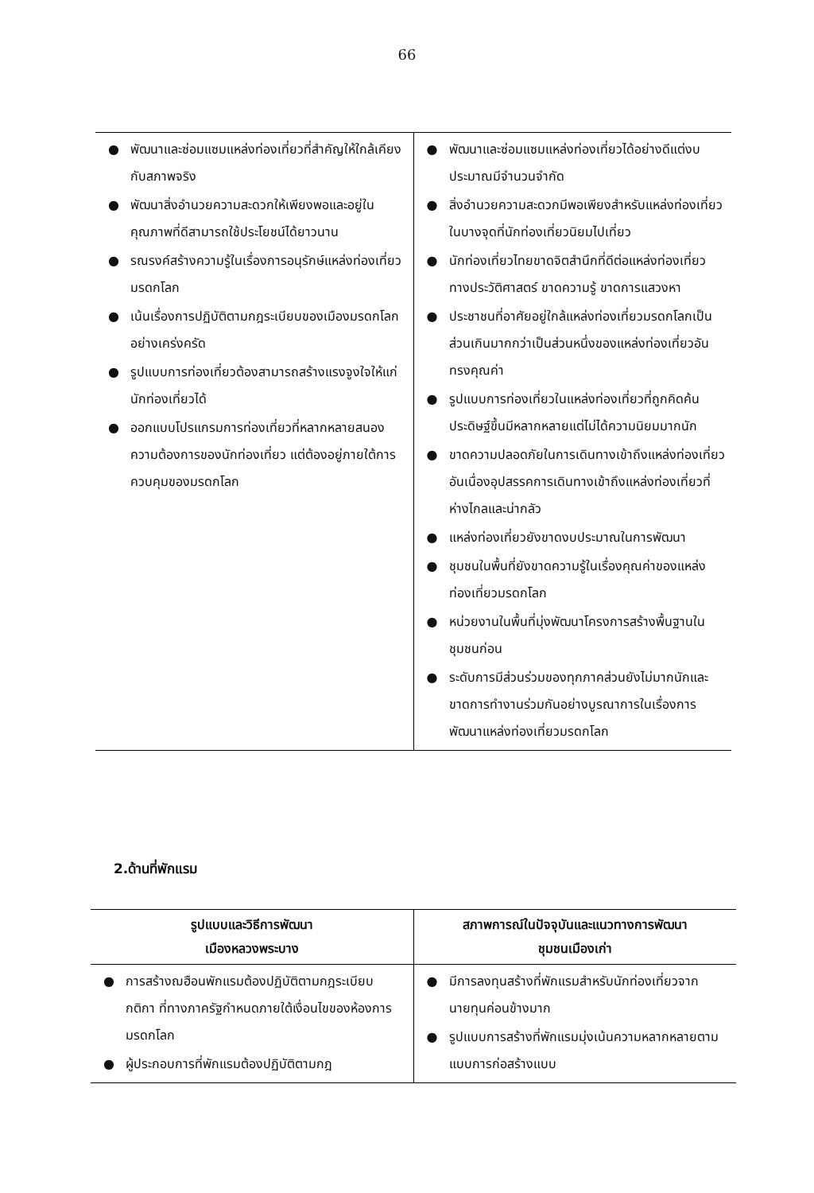66
| ● พัฒนาและซ่อมแซมแหล่งท่องเที่ยวที่สำคัญให้ใกล้เคียงกับสภาพจริง ● พัฒนาสิ่งอำนวยความสะดวกให้เพียงพอและอยู่ในคุณภาพที่ดีสามารถใช้ประโยชน์ได้ยาวนาน ● รณรงค์สร้างความรู้ในเรื่องการอนุรักษ์แหล่งท่องเที่ยวมรดกโลก ● เน้นเรื่องการปฏิบัติตามกฎระเบียบของเมืองมรดกโลกอย่างเคร่งครัด ● รูปแบบการท่องเที่ยวต้องสามารถสร้างแรงจูงใจให้แก่นักท่องเที่ยวได้ ● ออกแบบโปรแกรมการท่องเที่ยวที่หลากหลายสนองความต้องการของนักท่องเที่ยว แต่ต้องอยู่ภายใต้การควบคุมของมรดกโลก | ● พัฒนาและซ่อมแซมแหล่งท่องเที่ยวได้อย่างดีแต่งบประมาณมีจำนวนจำกัด ● สิ่งอำนวยความสะดวกมีพอเพียงสำหรับแหล่งท่องเที่ยวในบางจุดที่นักท่องเที่ยวนิยมไปเที่ยว ● นักท่องเที่ยวไทยขาดจิตสำนึกที่ดีต่อแหล่งท่องเที่ยวทางประวัติศาสตร์ ขาดความรู้ ขาดการแสวงหา ● ประชาชนที่อาศัยอยู่ใกล้แหล่งท่องเที่ยวมรดกโลกเป็นส่วนเกินมากกว่าเป็นส่วนหนึ่งของแหล่งท่องเที่ยวอันทรงคุณค่า ● รูปแบบการท่องเที่ยวในแหล่งท่องเที่ยวที่ถูกคิดค้นประดิษฐ์ขึ้นมีหลากหลายแต่ไม่ได้ความนิยมมากนัก ● ขาดความปลอดภัยในการเดินทางเข้าถึงแหล่งท่องเที่ยวอันเนื่องอุปสรรคการเดินทางเข้าถึงแหล่งท่องเที่ยวที่ห่างไกลและน่ากลัว ● แหล่งท่องเที่ยวยังขาดงบประมาณในการพัฒนา ● ชุมชนในพื้นที่ยังขาดความรู้ในเรื่องคุณค่าของแหล่งท่องเที่ยวมรดกโลก ● หน่วยงานในพื้นที่มุ่งพัฒนาโครงการสร้างพื้นฐานในชุมชนก่อน ● ระดับการมีส่วนร่วมของทุกภาคส่วนยังไม่มากนักและขาดการทำงานร่วมกันอย่างบูรณาการในเรื่องการพัฒนาแหล่งท่องเที่ยวมรดกโลก |
2.ด้านที่พักแรม
| รูปแบบและวิธีการพัฒนา เมืองหลวงพระบาง | สภาพการณ์ในปัจจุบันและแนวทางการพัฒนา ชุมชนเมืองเก่า |
| --- | --- |
| ● การสร้างฌฮือนพักแรมต้องปฏิบัติตามกฎระเบียบ กติกา ที่ทางภาครัฐกำหนดภายใต้เงื่อนไขของห้องการมรดกโลก ● ผู้ประกอบการที่พักแรมต้องปฏิบัติตามกฎ | ● มีการลงทุนสร้างที่พักแรมสำหรับนักท่องเที่ยวจากนายทุนค่อนข้างมาก ● รูปแบบการสร้างที่พักแรมมุ่งเน้นความหลากหลายตามแบบการก่อสร้างแบบ |